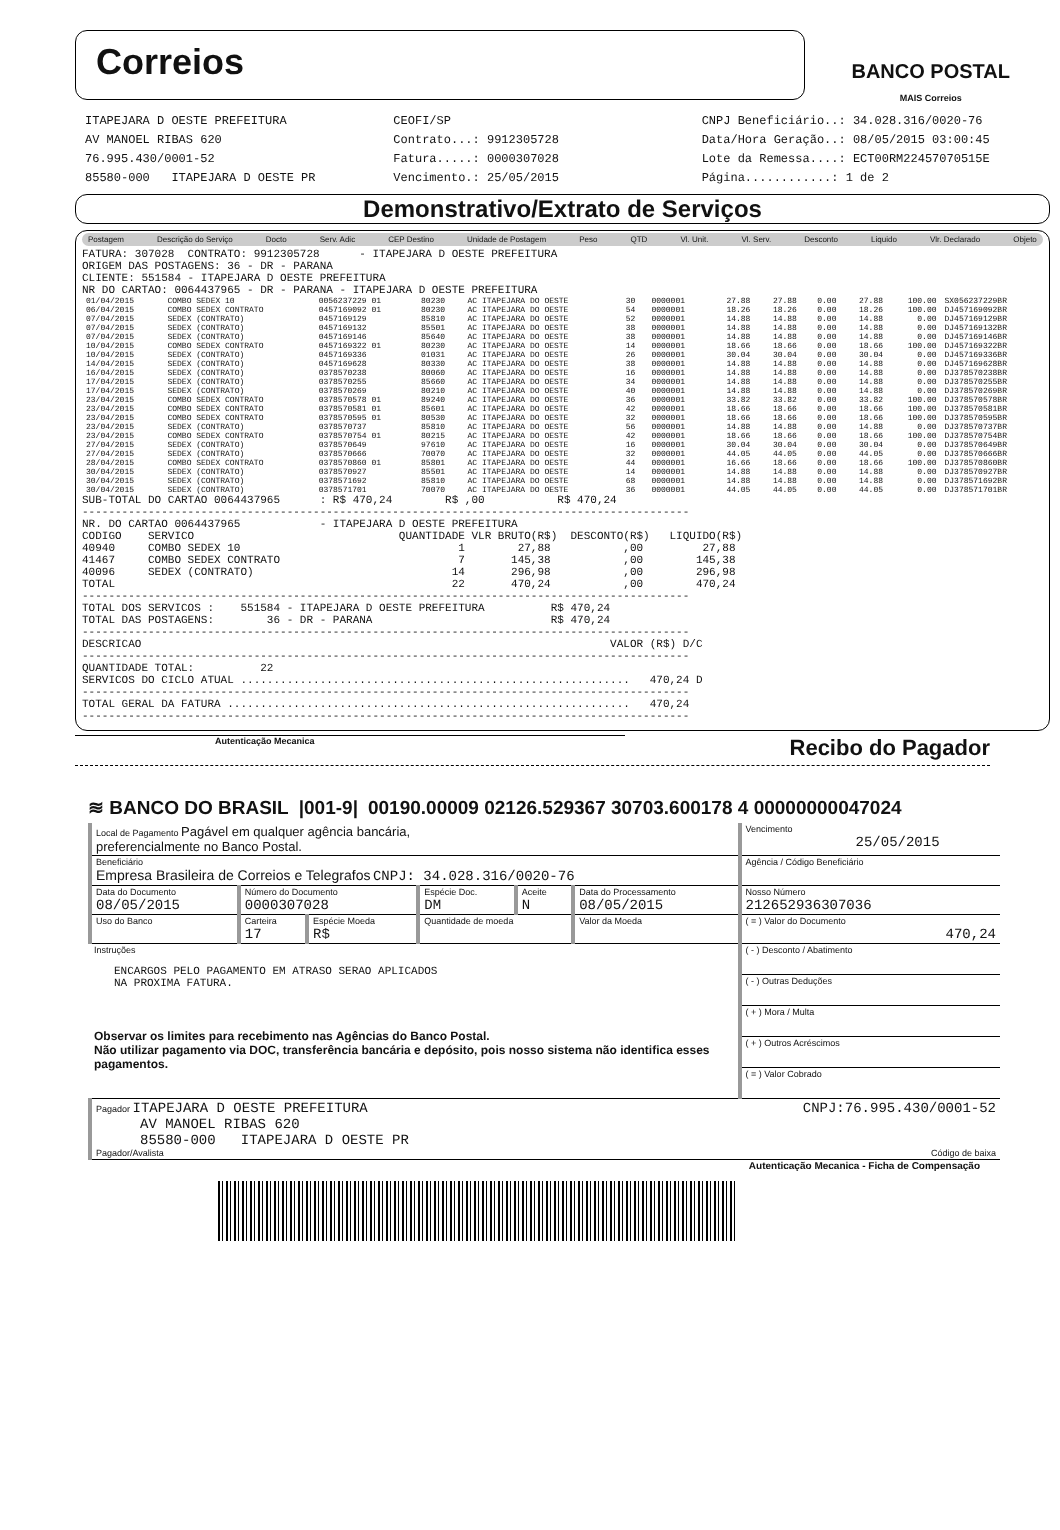Correios
BANCO POSTAL
MAIS Correios
ITAPEJARA D OESTE PREFEITURA
AV MANOEL RIBAS 620
76.995.430/0001-52
85580-000 ITAPEJARA D OESTE PR
CEOFI/SP
Contrato...: 9912305728
Fatura.....: 0000307028
Vencimento.: 25/05/2015
CNPJ Beneficiário..: 34.028.316/0020-76
Data/Hora Geração..: 08/05/2015 03:00:45
Lote da Remessa....: ECT00RM22457070515E
Página............: 1 de 2
Demonstrativo/Extrato de Serviços
Postagem Descrição do Serviço Docto Serv. Adic CEP Destino Unidade de Postagem Peso QTD Vl. Unit. Vl. Serv. Desconto Liquido Vlr. Declarado Objeto
FATURA: 307028  CONTRATO: 9912305728      - ITAPEJARA D OESTE PREFEITURA
ORIGEM DAS POSTAGENS: 36 - DR - PARANA
CLIENTE: 551584 - ITAPEJARA D OESTE PREFEITURA
NR DO CARTAO: 0064437965 - DR - PARANA - ITAPEJARA D OESTE PREFEITURA
| 01/04/2015 | COMBO SEDEX 10 | 0056237229 01 | 80230 | AC ITAPEJARA DO OESTE | 30 | 0000001 | 27.88 | 27.88 | 0.00 | 27.88 | 100.00 | SX056237229BR |
| 06/04/2015 | COMBO SEDEX CONTRATO | 0457169092 01 | 80230 | AC ITAPEJARA DO OESTE | 54 | 0000001 | 18.26 | 18.26 | 0.00 | 18.26 | 100.00 | DJ457169092BR |
| 07/04/2015 | SEDEX (CONTRATO) | 0457169129 | 85810 | AC ITAPEJARA DO OESTE | 52 | 0000001 | 14.88 | 14.88 | 0.00 | 14.88 | 0.00 | DJ457169129BR |
| 07/04/2015 | SEDEX (CONTRATO) | 0457169132 | 85501 | AC ITAPEJARA DO OESTE | 38 | 0000001 | 14.88 | 14.88 | 0.00 | 14.88 | 0.00 | DJ457169132BR |
| 07/04/2015 | SEDEX (CONTRATO) | 0457169146 | 85640 | AC ITAPEJARA DO OESTE | 38 | 0000001 | 14.88 | 14.88 | 0.00 | 14.88 | 0.00 | DJ457169146BR |
| 10/04/2015 | COMBO SEDEX CONTRATO | 0457169322 01 | 80230 | AC ITAPEJARA DO OESTE | 14 | 0000001 | 18.66 | 18.66 | 0.00 | 18.66 | 100.00 | DJ457169322BR |
| 10/04/2015 | SEDEX (CONTRATO) | 0457169336 | 01031 | AC ITAPEJARA DO OESTE | 26 | 0000001 | 30.04 | 30.04 | 0.00 | 30.04 | 0.00 | DJ457169336BR |
| 14/04/2015 | SEDEX (CONTRATO) | 0457169628 | 80330 | AC ITAPEJARA DO OESTE | 38 | 0000001 | 14.88 | 14.88 | 0.00 | 14.88 | 0.00 | DJ457169628BR |
| 16/04/2015 | SEDEX (CONTRATO) | 0378570238 | 80060 | AC ITAPEJARA DO OESTE | 16 | 0000001 | 14.88 | 14.88 | 0.00 | 14.88 | 0.00 | DJ378570238BR |
| 17/04/2015 | SEDEX (CONTRATO) | 0378570255 | 85660 | AC ITAPEJARA DO OESTE | 34 | 0000001 | 14.88 | 14.88 | 0.00 | 14.88 | 0.00 | DJ378570255BR |
| 17/04/2015 | SEDEX (CONTRATO) | 0378570269 | 80210 | AC ITAPEJARA DO OESTE | 40 | 0000001 | 14.88 | 14.88 | 0.00 | 14.88 | 0.00 | DJ378570269BR |
| 23/04/2015 | COMBO SEDEX CONTRATO | 0378570578 01 | 89240 | AC ITAPEJARA DO OESTE | 36 | 0000001 | 33.82 | 33.82 | 0.00 | 33.82 | 100.00 | DJ378570578BR |
| 23/04/2015 | COMBO SEDEX CONTRATO | 0378570581 01 | 85601 | AC ITAPEJARA DO OESTE | 42 | 0000001 | 18.66 | 18.66 | 0.00 | 18.66 | 100.00 | DJ378570581BR |
| 23/04/2015 | COMBO SEDEX CONTRATO | 0378570595 01 | 80530 | AC ITAPEJARA DO OESTE | 32 | 0000001 | 18.66 | 18.66 | 0.00 | 18.66 | 100.00 | DJ378570595BR |
| 23/04/2015 | SEDEX (CONTRATO) | 0378570737 | 85810 | AC ITAPEJARA DO OESTE | 56 | 0000001 | 14.88 | 14.88 | 0.00 | 14.88 | 0.00 | DJ378570737BR |
| 23/04/2015 | COMBO SEDEX CONTRATO | 0378570754 01 | 80215 | AC ITAPEJARA DO OESTE | 42 | 0000001 | 18.66 | 18.66 | 0.00 | 18.66 | 100.00 | DJ378570754BR |
| 27/04/2015 | SEDEX (CONTRATO) | 0378570649 | 97610 | AC ITAPEJARA DO OESTE | 16 | 0000001 | 30.04 | 30.04 | 0.00 | 30.04 | 0.00 | DJ378570649BR |
| 27/04/2015 | SEDEX (CONTRATO) | 0378570666 | 70070 | AC ITAPEJARA DO OESTE | 32 | 0000001 | 44.05 | 44.05 | 0.00 | 44.05 | 0.00 | DJ378570666BR |
| 28/04/2015 | COMBO SEDEX CONTRATO | 0378570860 01 | 85801 | AC ITAPEJARA DO OESTE | 44 | 0000001 | 16.66 | 18.66 | 0.00 | 18.66 | 100.00 | DJ378570860BR |
| 30/04/2015 | SEDEX (CONTRATO) | 0378570927 | 85501 | AC ITAPEJARA DO OESTE | 14 | 0000001 | 14.88 | 14.88 | 0.00 | 14.88 | 0.00 | DJ378570927BR |
| 30/04/2015 | SEDEX (CONTRATO) | 0378571692 | 85810 | AC ITAPEJARA DO OESTE | 68 | 0000001 | 14.88 | 14.88 | 0.00 | 14.88 | 0.00 | DJ378571692BR |
| 30/04/2015 | SEDEX (CONTRATO) | 0378571701 | 70070 | AC ITAPEJARA DO OESTE | 36 | 0000001 | 44.05 | 44.05 | 0.00 | 44.05 | 0.00 | DJ378571701BR |
SUB-TOTAL DO CARTAO 0064437965      : R$ 470,24        R$ ,00           R$ 470,24
--------------------------------------------------------------------------------------------
NR. DO CARTAO 0064437965            - ITAPEJARA D OESTE PREFEITURA
CODIGO    SERVICO                               QUANTIDADE VLR BRUTO(R$)  DESCONTO(R$)   LIQUIDO(R$)
40940     COMBO SEDEX 10                                 1        27,88           ,00         27,88
41467     COMBO SEDEX CONTRATO                           7       145,38           ,00        145,38
40096     SEDEX (CONTRATO)                              14       296,98           ,00        296,98
TOTAL                                                   22       470,24           ,00        470,24
--------------------------------------------------------------------------------------------
TOTAL DOS SERVICOS :    551584 - ITAPEJARA D OESTE PREFEITURA          R$ 470,24
TOTAL DAS POSTAGENS:        36 - DR - PARANA                           R$ 470,24
--------------------------------------------------------------------------------------------
DESCRICAO                                                                       VALOR (R$) D/C
--------------------------------------------------------------------------------------------
QUANTIDADE TOTAL:          22
SERVICOS DO CICLO ATUAL ...........................................................   470,24 D
--------------------------------------------------------------------------------------------
TOTAL GERAL DA FATURA .............................................................   470,24
--------------------------------------------------------------------------------------------
Autenticação Mecanica Recibo do Pagador
≋ BANCO DO BRASIL |001-9| 00190.00009 02126.529367 30703.600178 4 00000000047024
| Local de Pagamento Pagável em qualquer agência bancária, preferencialmente no Banco Postal. | | | | | | Vencimento 25/05/2015 |
| Beneficiário Empresa Brasileira de Correios e Telegrafos CNPJ: 34.028.316/0020-76 | | | | | | Agência / Código Beneficiário |
| Data do Documento 08/05/2015 | Número do Documento 0000307028 | | Espécie Doc. DM | Aceite N | Data do Processamento 08/05/2015 | Nosso Número 212652936307036 |
| Uso do Banco | Carteira 17 | Espécie Moeda R$ | Quantidade de moeda | | Valor da Moeda | ( = ) Valor do Documento 470,24 |
| Instruções ENCARGOS PELO PAGAMENTO EM ATRASO SERAO APLICADOS NA PROXIMA FATURA. Observar os limites para recebimento nas Agências do Banco Postal. Não utilizar pagamento via DOC, transferência bancária e depósito, pois nosso sistema não identifica esses pagamentos. | | | | | | ( - ) Desconto / Abatimento |
| | | | | | | ( - ) Outras Deduções |
| | | | | | | ( + ) Mora / Multa |
| | | | | | | ( + ) Outros Acréscimos |
| | | | | | | ( = ) Valor Cobrado |
| Pagador ITAPEJARA D OESTE PREFEITURA CNPJ:76.995.430/0001-52 AV MANOEL RIBAS 620 85580-000 ITAPEJARA D OESTE PR Pagador/Avalista Código de baixa | | | | | | |
Autenticação Mecanica - Ficha de Compensação